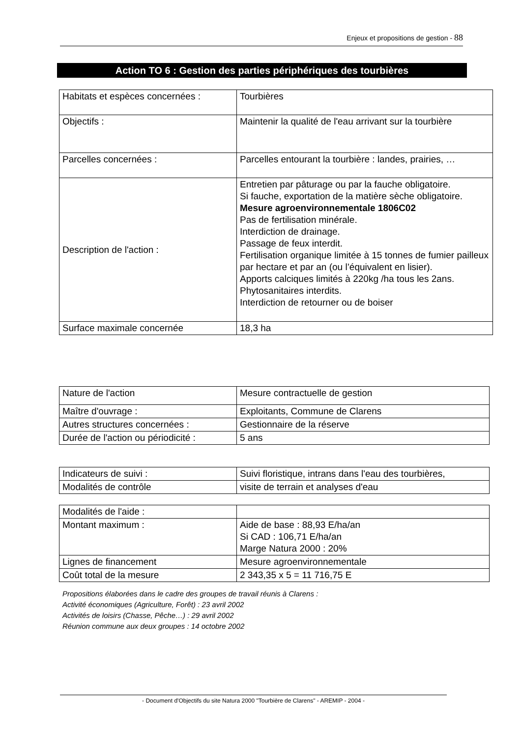Enjeux et propositions de gestion - 88
Action TO 6 : Gestion des parties périphériques des tourbières
| Habitats et espèces concernées : | Tourbières |
| Objectifs : | Maintenir la qualité de l'eau arrivant sur la tourbière |
| Parcelles concernées : | Parcelles entourant la tourbière : landes, prairies, … |
| Description de l'action : | Entretien par pâturage ou par la fauche obligatoire. Si fauche, exportation de la matière sèche obligatoire. Mesure agroenvironnementale 1806C02 Pas de fertilisation minérale. Interdiction de drainage. Passage de feux interdit. Fertilisation organique limitée à 15 tonnes de fumier pailleux par hectare et par an (ou l’équivalent en lisier). Apports calciques limités à 220kg /ha tous les 2ans. Phytosanitaires interdits. Interdiction de retourner ou de boiser |
| Surface maximale concernée | 18,3 ha |
| Nature de l'action | Mesure contractuelle de gestion |
| Maître d'ouvrage : | Exploitants, Commune de Clarens |
| Autres structures concernées : | Gestionnaire de la réserve |
| Durée de l'action ou périodicité : | 5 ans |
| Indicateurs de suivi : | Suivi floristique, intrans dans l'eau des tourbières, |
| Modalités de contrôle | visite de terrain et analyses d'eau |
| Modalités de l'aide : | |
| Montant maximum : | Aide de base : 88,93 E/ha/an Si CAD : 106,71 E/ha/an Marge Natura 2000 : 20% |
| Lignes de financement | Mesure agroenvironnementale |
| Coût total de la mesure | 2 343,35 x 5 = 11 716,75 E |
Propositions élaborées dans le cadre des groupes de travail réunis à Clarens :
Activité économiques (Agriculture, Forêt) : 23 avril 2002
Activités de loisirs (Chasse, Pêche…) : 29 avril 2002
Réunion commune aux deux groupes : 14 octobre 2002
- Document d'Objectifs du site Natura 2000 "Tourbière de Clarens" - AREMIP - 2004 -